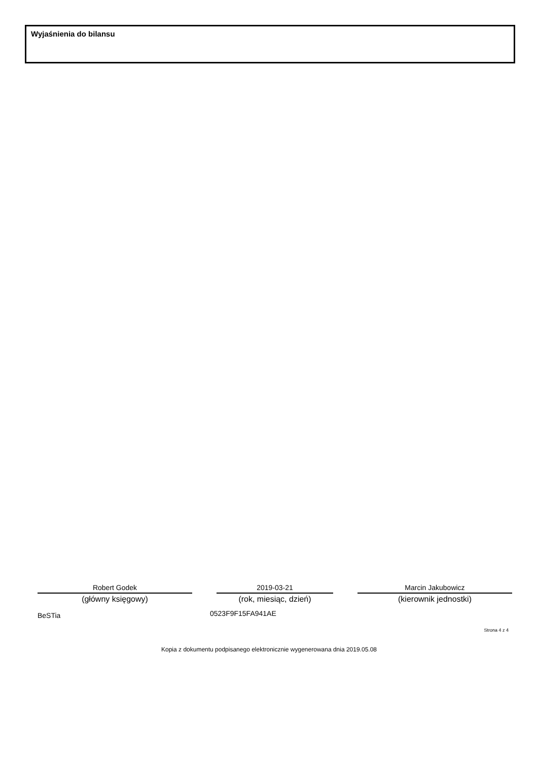Wyjaśnienia do bilansu
Robert Godek
(główny księgowy)
2019-03-21
(rok, miesiąc, dzień)
Marcin Jakubowicz
(kierownik jednostki)
BeSTia 0523F9F15FA941AE
Strona 4 z 4
Kopia z dokumentu podpisanego elektronicznie wygenerowana dnia 2019.05.08